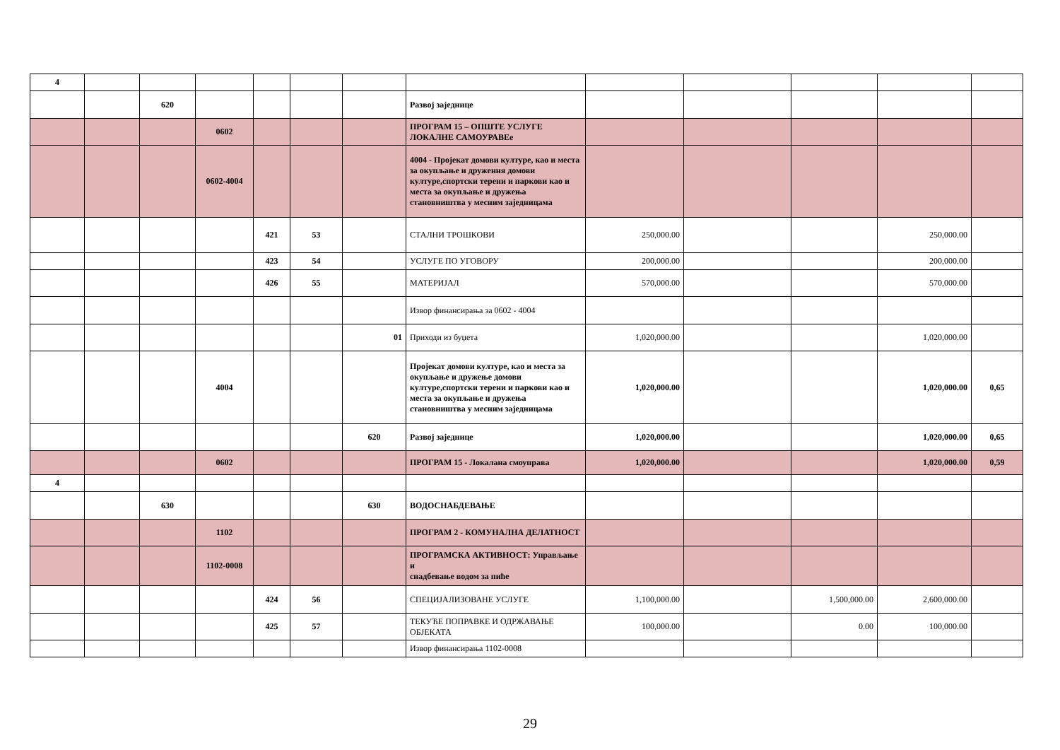| 4 | | | | | | | | | | | | |
| | | 620 | | | | | Развој заједнице | | | | | |
| | | | 0602 | | | | ПРОГРАМ 15 – ОПШТЕ УСЛУГЕ ЛОКАЛНЕ САМОУРАВЕе | | | | | |
| | | | 0602-4004 | | | | 4004 - Пројекат домови културе, као и места за окупљање и друження домови културе,спортски терени и паркови као и места за окупљање и дружења становништва у месним заједницама | | | | | |
| | | | | 421 | 53 | | СТАЛНИ ТРОШКОВИ | 250,000.00 | | | 250,000.00 | |
| | | | | 423 | 54 | | УСЛУГЕ ПО УГОВОРУ | 200,000.00 | | | 200,000.00 | |
| | | | | 426 | 55 | | МАТЕРИЈАЛ | 570,000.00 | | | 570,000.00 | |
| | | | | | | | Извор финансирања за 0602 - 4004 | | | | | |
| | | | | | | 01 | Приходи из буџета | 1,020,000.00 | | | 1,020,000.00 | |
| | | | 4004 | | | | Пројекат домови културе, као и места за окупљање и дружење домови културе,спортски терени и паркови као и места за окупљање и дружења становништва у месним заједницама | 1,020,000.00 | | | 1,020,000.00 | 0,65 |
| | | | | | | 620 | Развој заједнице | 1,020,000.00 | | | 1,020,000.00 | 0,65 |
| | | | 0602 | | | | ПРОГРАМ 15 - Локалана смоуправа | 1,020,000.00 | | | 1,020,000.00 | 0,59 |
| 4 | | | | | | | | | | | | |
| | | 630 | | | | 630 | ВОДОСНАБДЕВАЊЕ | | | | | |
| | | | 1102 | | | | ПРОГРАМ 2 - КОМУНАЛНА ДЕЛАТНОСТ | | | | | |
| | | | 1102-0008 | | | | ПРОГРАМСКА АКТИВНОСТ: Управљање и снадбевање водом за пиће | | | | | |
| | | | | 424 | 56 | | СПЕЦИЈАЛИЗОВАНЕ УСЛУГЕ | 1,100,000.00 | | 1,500,000.00 | 2,600,000.00 | |
| | | | | 425 | 57 | | ТЕКУЋЕ ПОПРАВКЕ И ОДРЖАВАЊЕ ОБЈЕКАТА | 100,000.00 | | 0.00 | 100,000.00 | |
| | | | | | | | Извор финансирања 1102-0008 | | | | | |
29